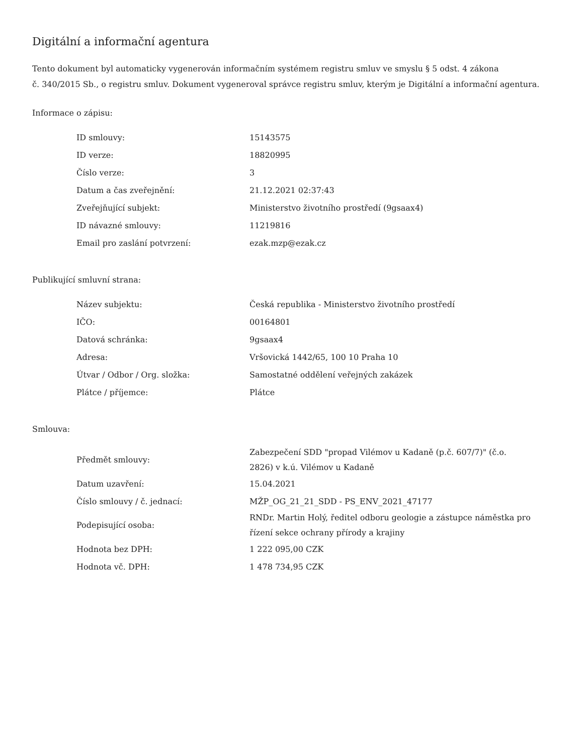Digitální a informační agentura
Tento dokument byl automaticky vygenerován informačním systémem registru smluv ve smyslu § 5 odst. 4 zákona
č. 340/2015 Sb., o registru smluv. Dokument vygeneroval správce registru smluv, kterým je Digitální a informační agentura.
Informace o zápisu:
| ID smlouvy: | 15143575 |
| ID verze: | 18820995 |
| Číslo verze: | 3 |
| Datum a čas zveřejnění: | 21.12.2021 02:37:43 |
| Zveřejňující subjekt: | Ministerstvo životního prostředí (9gsaax4) |
| ID návazné smlouvy: | 11219816 |
| Email pro zaslání potvrzení: | ezak.mzp@ezak.cz |
Publikující smluvní strana:
| Název subjektu: | Česká republika - Ministerstvo životního prostředí |
| IČO: | 00164801 |
| Datová schránka: | 9gsaax4 |
| Adresa: | Vršovická 1442/65, 100 10 Praha 10 |
| Útvar / Odbor / Org. složka: | Samostatné oddělení veřejných zakázek |
| Plátce / příjemce: | Plátce |
Smlouva:
| Předmět smlouvy: | Zabezpečení SDD "propad Vilémov u Kadaně (p.č. 607/7)" (č.o. 2826) v k.ú. Vilémov u Kadaně |
| Datum uzavření: | 15.04.2021 |
| Číslo smlouvy / č. jednací: | MŽP_OG_21_21_SDD - PS_ENV_2021_47177 |
| Podepisující osoba: | RNDr. Martin Holý, ředitel odboru geologie a zástupce náměstka pro řízení sekce ochrany přírody a krajiny |
| Hodnota bez DPH: | 1 222 095,00 CZK |
| Hodnota vč. DPH: | 1 478 734,95 CZK |